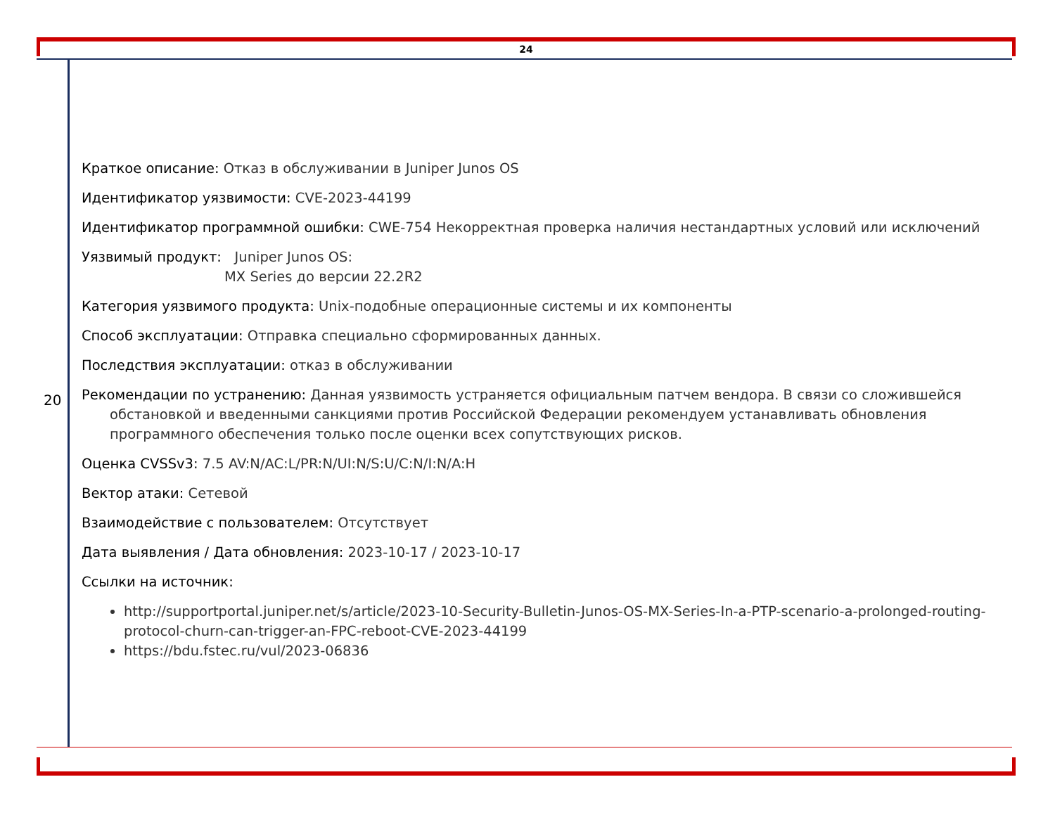24
20
Краткое описание: Отказ в обслуживании в Juniper Junos OS
Идентификатор уязвимости: CVE-2023-44199
Идентификатор программной ошибки: CWE-754 Некорректная проверка наличия нестандартных условий или исключений
Уязвимый продукт: Juniper Junos OS:
MX Series до версии 22.2R2
Категория уязвимого продукта: Unix-подобные операционные системы и их компоненты
Способ эксплуатации: Отправка специально сформированных данных.
Последствия эксплуатации: отказ в обслуживании
Рекомендации по устранению: Данная уязвимость устраняется официальным патчем вендора. В связи со сложившейся обстановкой и введенными санкциями против Российской Федерации рекомендуем устанавливать обновления программного обеспечения только после оценки всех сопутствующих рисков.
Оценка CVSSv3: 7.5 AV:N/AC:L/PR:N/UI:N/S:U/C:N/I:N/A:H
Вектор атаки: Сетевой
Взаимодействие с пользователем: Отсутствует
Дата выявления / Дата обновления: 2023-10-17 / 2023-10-17
Ссылки на источник:
http://supportportal.juniper.net/s/article/2023-10-Security-Bulletin-Junos-OS-MX-Series-In-a-PTP-scenario-a-prolonged-routing-protocol-churn-can-trigger-an-FPC-reboot-CVE-2023-44199
https://bdu.fstec.ru/vul/2023-06836